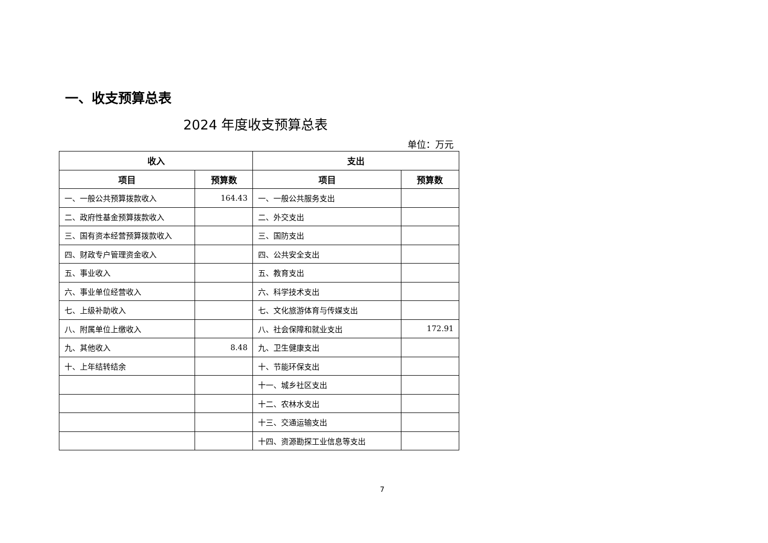一、收支预算总表
2024 年度收支预算总表
单位：万元
| 收入 | | 支出 | |
| --- | --- | --- | --- |
| 项目 | 预算数 | 项目 | 预算数 |
| 一、一般公共预算拨款收入 | 164.43 | 一、一般公共服务支出 | |
| 二、政府性基金预算拨款收入 | | 二、外交支出 | |
| 三、国有资本经营预算拨款收入 | | 三、国防支出 | |
| 四、财政专户管理资金收入 | | 四、公共安全支出 | |
| 五、事业收入 | | 五、教育支出 | |
| 六、事业单位经营收入 | | 六、科学技术支出 | |
| 七、上级补助收入 | | 七、文化旅游体育与传媒支出 | |
| 八、附属单位上缴收入 | | 八、社会保障和就业支出 | 172.91 |
| 九、其他收入 | 8.48 | 九、卫生健康支出 | |
| 十、上年结转结余 | | 十、节能环保支出 | |
| | | 十一、城乡社区支出 | |
| | | 十二、农林水支出 | |
| | | 十三、交通运输支出 | |
| | | 十四、资源勘探工业信息等支出 | |
7